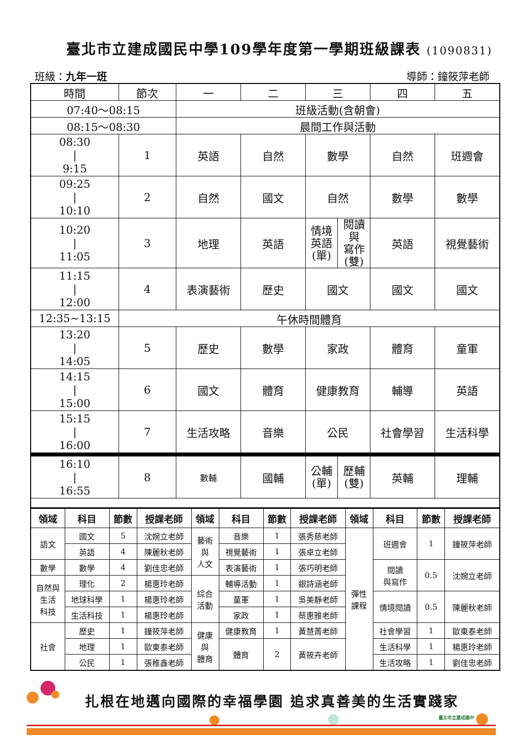臺北市立建成國民中學109學年度第一學期班級課表 (1090831)
班級：九年一班 導師：鐘筱萍老師
| 時間 | 節次 | 一 | 二 | 三 | | 四 | 五 |
| 07:40～08:15 | | 班級活動(含朝會) | | | | | |
| 08:15～08:30 | | 晨間工作與活動 | | | | | |
| 08:30 / 9:15 | 1 | 英語 | 自然 | 數學 | | 自然 | 班週會 |
| 09:25 / 10:10 | 2 | 自然 | 國文 | 自然 | | 數學 | 數學 |
| 10:20 / 11:05 | 3 | 地理 | 英語 | 情境 英語 (單) | 閱讀與 寫作 (雙) | 英語 | 視覺藝術 |
| 11:15 / 12:00 | 4 | 表演藝術 | 歷史 | 國文 | | 國文 | 國文 |
| 12:35~13:15 | 午休時間體育 | | | | | | |
| 13:20 / 14:05 | 5 | 歷史 | 數學 | 家政 | | 體育 | 童軍 |
| 14:15 / 15:00 | 6 | 國文 | 體育 | 健康教育 | | 輔導 | 英語 |
| 15:15 / 16:00 | 7 | 生活攻略 | 音樂 | 公民 | | 社會學習 | 生活科學 |
| 16:10 / 16:55 | 8 | 數輔 | 國輔 | 公輔 (單) | 歷輔 (雙) | 英輔 | 理輔 |
| 領域 | 科目 | 節數 | 授課老師 | 領域 | 科目 | 節數 | 授課老師 | 領域 | 科目 | 節數 | 授課老師 |
| --- | --- | --- | --- | --- | --- | --- | --- | --- | --- | --- | --- |
| 語文 | 國文 | 5 | 沈婉立老師 | 藝術 與 人文 | 音樂 | 1 | 張秀慈老師 | 彈性 課程 | 班週會 | 1 | 鐘筱萍老師 |
| | 英語 | 4 | 陳麗秋老師 | | 視覺藝術 | 1 | 張卓立老師 | | | | |
| 數學 | 數學 | 4 | 劉佳忠老師 | | 表演藝術 | 1 | 張巧明老師 | | 閱讀 與寫作 | 0.5 | 沈婉立老師 |
| 自然與 生活 科技 | 理化 | 2 | 楊惠玲老師 | 綜合 活動 | 輔導活動 | 1 | 銀詩涵老師 | | | | |
| | 地球科學 | 1 | 楊惠玲老師 | | 童軍 | 1 | 吳美靜老師 | | 情境閱讀 | 0.5 | 陳麗秋老師 |
| | 生活科技 | 1 | 楊惠玲老師 | | 家政 | 1 | 蔡惠雅老師 | | | | |
| 社會 | 歷史 | 1 | 鐘筱萍老師 | 健康 與 體育 | 健康教育 | 1 | 黃慧菁老師 | | 社會學習 | 1 | 歐東泰老師 |
| | 地理 | 1 | 歐東泰老師 | | 體育 | 2 | 黃筱卉老師 | | 生活科學 | 1 | 楊惠玲老師 |
| | 公民 | 1 | 張稚鑫老師 | | | | | | 生活攻略 | 1 | 劉佳忠老師 |
扎根在地邁向國際的幸福學園 追求真善美的生活實踐家
臺北市立建成國中